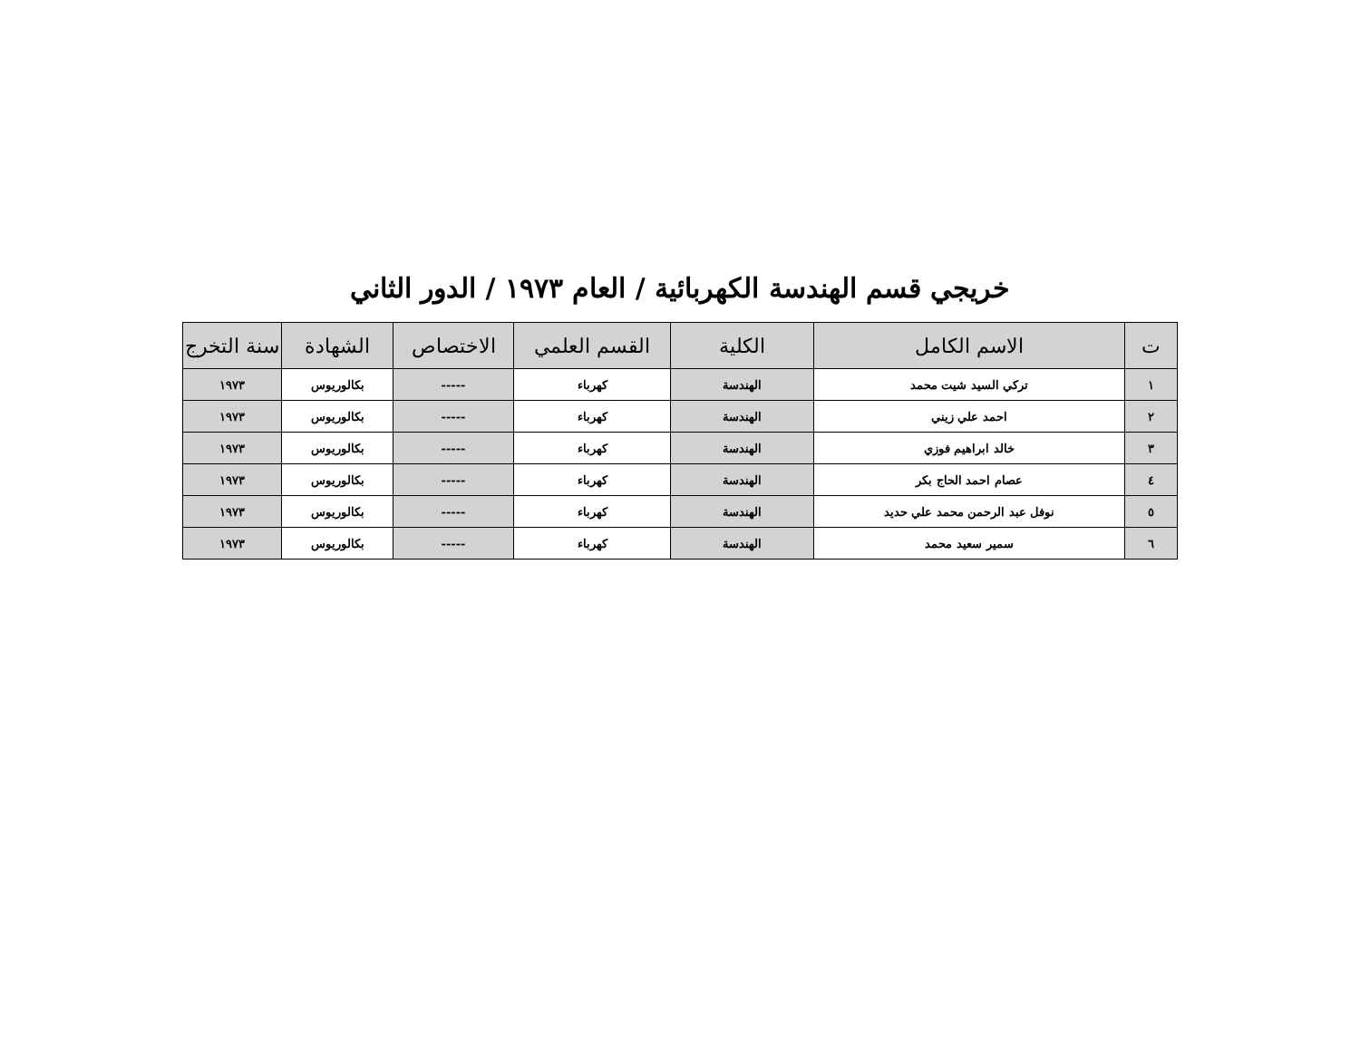خريجي قسم الهندسة الكهربائية / العام ١٩٧٣ / الدور الثاني
| ت | الاسم الكامل | الكلية | القسم العلمي | الاختصاص | الشهادة | سنة التخرج |
| --- | --- | --- | --- | --- | --- | --- |
| ١ | تركي السيد شيت محمد | الهندسة | كهرباء | ----- | بكالوريوس | ١٩٧٣ |
| ٢ | احمد علي زيني | الهندسة | كهرباء | ----- | بكالوريوس | ١٩٧٣ |
| ٣ | خالد ابراهيم فوزي | الهندسة | كهرباء | ----- | بكالوريوس | ١٩٧٣ |
| ٤ | عصام احمد الحاج بكر | الهندسة | كهرباء | ----- | بكالوريوس | ١٩٧٣ |
| ٥ | نوفل عبد الرحمن محمد علي حديد | الهندسة | كهرباء | ----- | بكالوريوس | ١٩٧٣ |
| ٦ | سمير سعيد محمد | الهندسة | كهرباء | ----- | بكالوريوس | ١٩٧٣ |